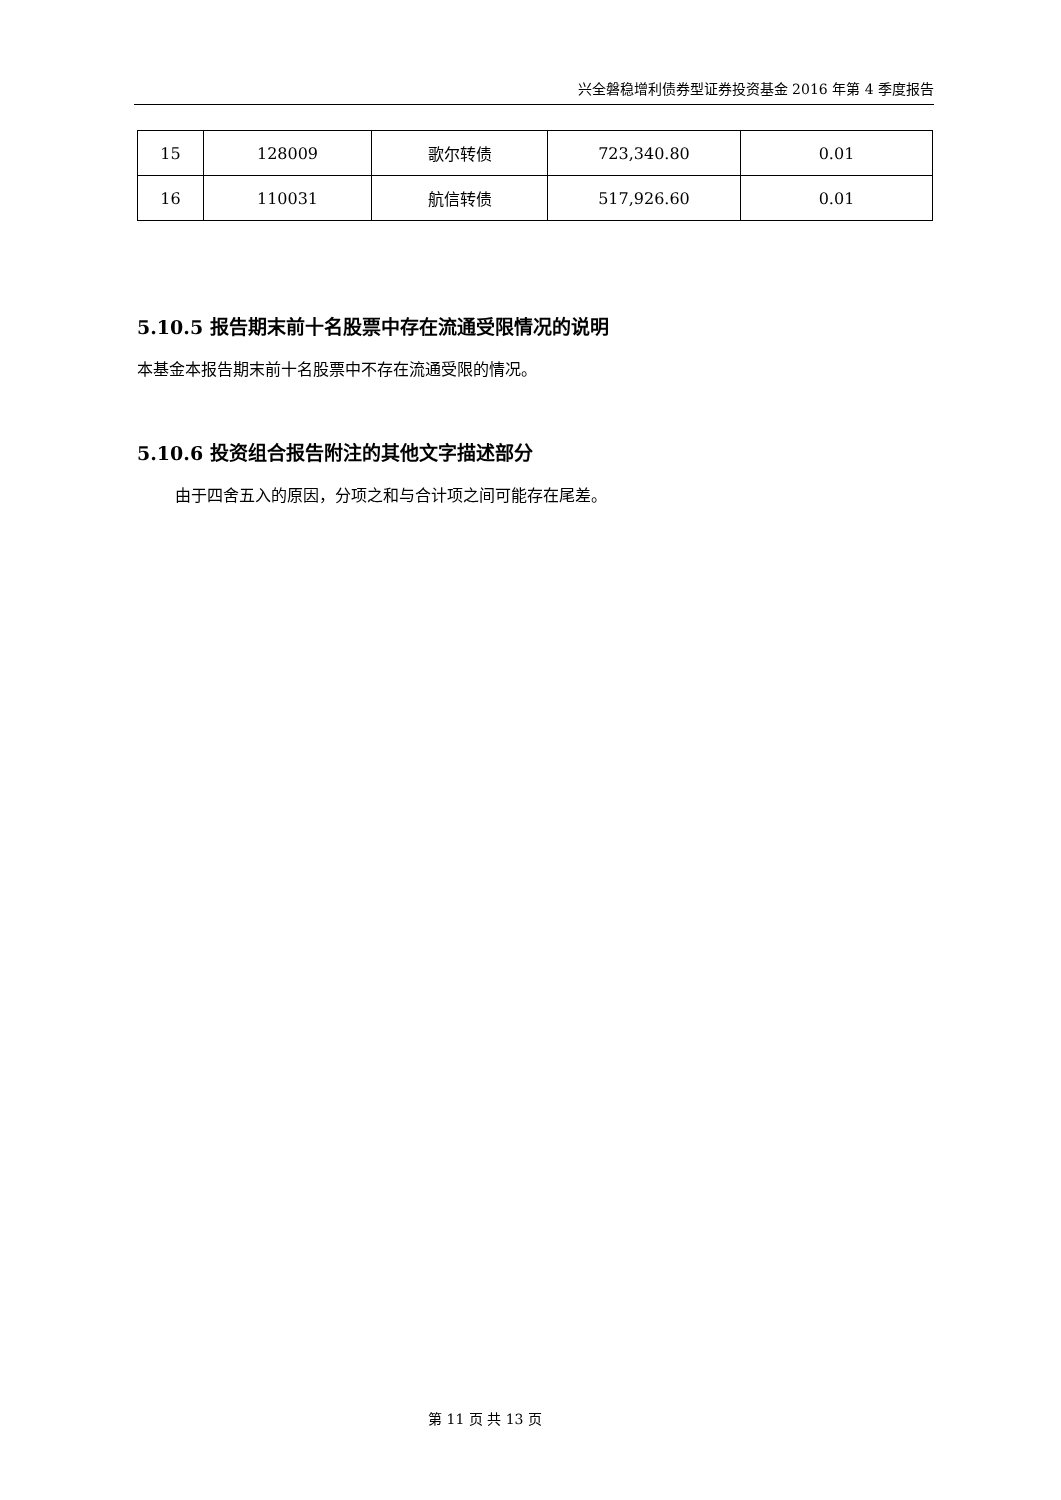兴全磐稳增利债券型证券投资基金 2016 年第 4 季度报告
| 15 | 128009 | 歌尔转债 | 723,340.80 | 0.01 |
| 16 | 110031 | 航信转债 | 517,926.60 | 0.01 |
5.10.5 报告期末前十名股票中存在流通受限情况的说明
本基金本报告期末前十名股票中不存在流通受限的情况。
5.10.6 投资组合报告附注的其他文字描述部分
由于四舍五入的原因，分项之和与合计项之间可能存在尾差。
第 11 页 共 13 页